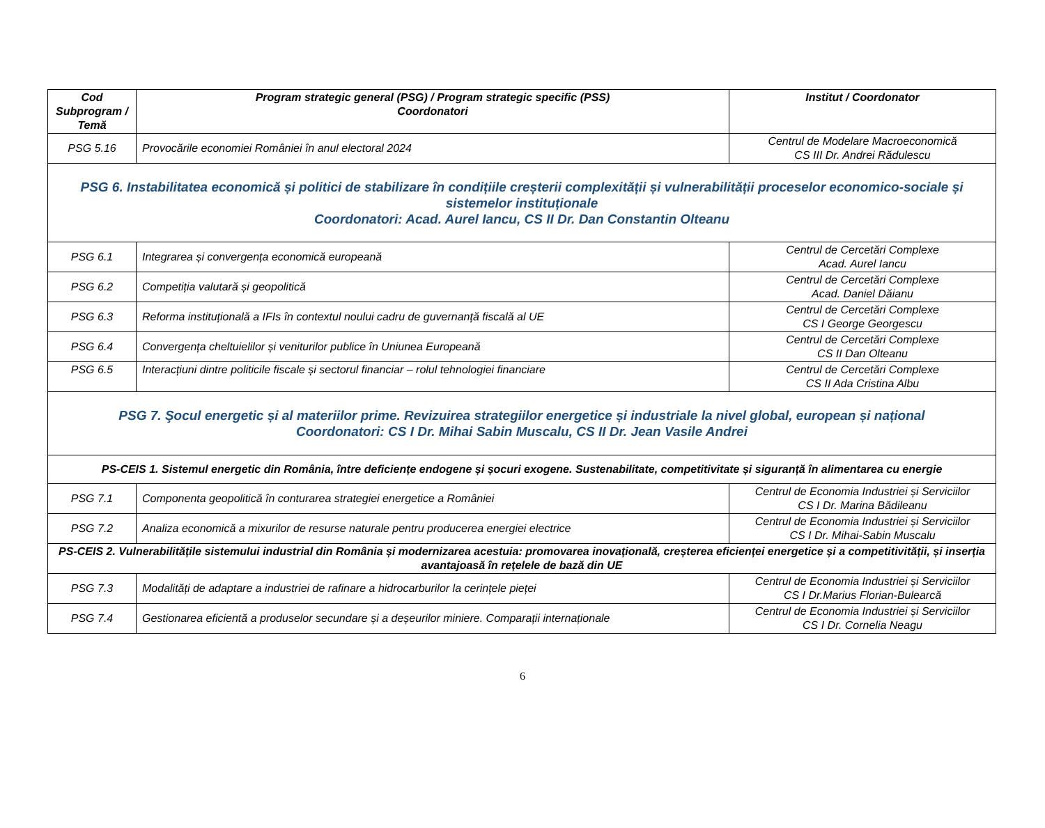| Cod Subprogram / Temă | Program strategic general (PSG) / Program strategic specific (PSS) Coordonatori | Institut / Coordonator |
| --- | --- | --- |
| PSG 5.16 | Provocările economiei României în anul electoral 2024 | Centrul de Modelare Macroeconomică CS III Dr. Andrei Rădulescu |
| PSG 6. Instabilitatea economică și politici de stabilizare în condițiile creșterii complexității și vulnerabilității proceselor economico-sociale și sistemelor instituționale Coordonatori: Acad. Aurel Iancu, CS II Dr. Dan Constantin Olteanu | | |
| PSG 6.1 | Integrarea și convergența economică europeană | Centrul de Cercetări Complexe Acad. Aurel Iancu |
| PSG 6.2 | Competiția valutară și geopolitică | Centrul de Cercetări Complexe Acad. Daniel Dăianu |
| PSG 6.3 | Reforma instituțională a IFIs în contextul noului cadru de guvernanță fiscală al UE | Centrul de Cercetări Complexe CS I George Georgescu |
| PSG 6.4 | Convergența cheltuielilor și veniturilor publice în Uniunea Europeană | Centrul de Cercetări Complexe CS II Dan Olteanu |
| PSG 6.5 | Interacțiuni dintre politicile fiscale și sectorul financiar – rolul tehnologiei financiare | Centrul de Cercetări Complexe CS II Ada Cristina Albu |
| PSG 7. Şocul energetic și al materiilor prime. Revizuirea strategiilor energetice și industriale la nivel global, european și național Coordonatori: CS I Dr. Mihai Sabin Muscalu, CS II Dr. Jean Vasile Andrei | | |
| PS-CEIS 1. Sistemul energetic din România, între deficiențe endogene și șocuri exogene. Sustenabilitate, competitivitate și siguranță în alimentarea cu energie | | |
| PSG 7.1 | Componenta geopolitică în conturarea strategiei energetice a României | Centrul de Economia Industriei și Serviciilor CS I Dr. Marina Bădileanu |
| PSG 7.2 | Analiza economică a mixurilor de resurse naturale pentru producerea energiei electrice | Centrul de Economia Industriei și Serviciilor CS I Dr. Mihai-Sabin Muscalu |
| PS-CEIS 2. Vulnerabilitățile sistemului industrial din România și modernizarea acestuia: promovarea inovațională, creșterea eficienței energetice și a competitivității, și inserția avantajoasă în rețelele de bază din UE | | |
| PSG 7.3 | Modalități de adaptare a industriei de rafinare a hidrocarburilor la cerințele pieței | Centrul de Economia Industriei și Serviciilor CS I Dr.Marius Florian-Bulearcă |
| PSG 7.4 | Gestionarea eficientă a produselor secundare și a deșeurilor miniere. Comparații internaționale | Centrul de Economia Industriei și Serviciilor CS I Dr. Cornelia Neagu |
6